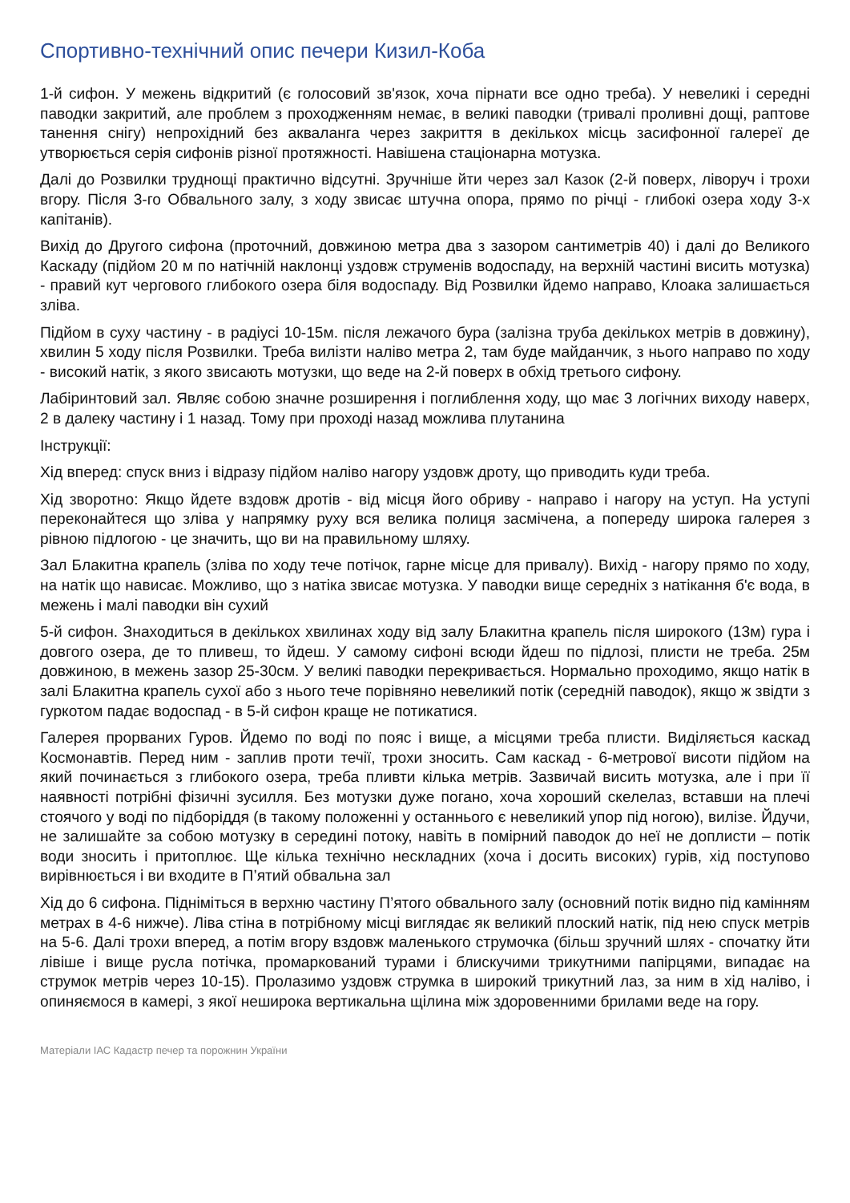Спортивно-технічний опис печери Кизил-Коба
1-й сифон. У межень відкритий (є голосовий зв'язок, хоча пірнати все одно треба). У невеликі і середні паводки закритий, але проблем з проходженням немає, в великі паводки (тривалі проливні дощі, раптове танення снігу) непрохідний без акваланга через закриття в декількох місць засифонної галереї де утворюється серія сифонів різної протяжності. Навішена стаціонарна мотузка.
Далі до Розвилки труднощі практично відсутні. Зручніше йти через зал Казок (2-й поверх, ліворуч і трохи вгору. Після 3-го Обвального залу, з ходу звисає штучна опора, прямо по річці - глибокі озера ходу 3-х капітанів).
Вихід до Другого сифона (проточний, довжиною метра два з зазором сантиметрів 40) і далі до Великого Каскаду (підйом 20 м по натічній наклонці уздовж струменів водоспаду, на верхній частині висить мотузка) - правий кут чергового глибокого озера біля водоспаду. Від Розвилки йдемо направо, Клоака залишається зліва.
Підйом в суху частину - в радіусі 10-15м. після лежачого бура (залізна труба декількох метрів в довжину), хвилин 5 ходу після Розвилки. Треба вилізти наліво метра 2, там буде майданчик, з нього направо по ходу - високий натік, з якого звисають мотузки, що веде на 2-й поверх в обхід третього сифону.
Лабіринтовий зал. Являє собою значне розширення і поглиблення ходу, що має 3 логічних виходу наверх, 2 в далеку частину і 1 назад. Тому при проході назад можлива плутанина
Інструкції:
Хід вперед: спуск вниз і відразу підйом наліво нагору уздовж дроту, що приводить куди треба.
Хід зворотно: Якщо йдете вздовж дротів - від місця його обриву - направо і нагору на уступ. На уступі переконайтеся що зліва у напрямку руху вся велика полиця засмічена, а попереду широка галерея з рівною підлогою - це значить, що ви на правильному шляху.
Зал Блакитна крапель (зліва по ходу тече потічок, гарне місце для привалу). Вихід - нагору прямо по ходу, на натік що нависає. Можливо, що з натіка звисає мотузка. У паводки вище середніх з натікання б'є вода, в межень і малі паводки він сухий
5-й сифон. Знаходиться в декількох хвилинах ходу від залу Блакитна крапель після широкого (13м) гура і довгого озера, де то пливеш, то йдеш. У самому сифоні всюди йдеш по підлозі, плисти не треба. 25м довжиною, в межень зазор 25-30см. У великі паводки перекривається. Нормально проходимо, якщо натік в залі Блакитна крапель сухої або з нього тече порівняно невеликий потік (середній паводок), якщо ж звідти з гуркотом падає водоспад - в 5-й сифон краще не потикатися.
Галерея прорваних Гуров. Йдемо по воді по пояс і вище, а місцями треба плисти. Виділяється каскад Космонавтів. Перед ним - заплив проти течії, трохи зносить. Сам каскад - 6-метрової висоти підйом на який починається з глибокого озера, треба пливти кілька метрів. Зазвичай висить мотузка, але і при її наявності потрібні фізичні зусилля. Без мотузки дуже погано, хоча хороший скелелаз, вставши на плечі стоячого у воді по підборіддя (в такому положенні у останнього є невеликий упор під ногою), вилізе. Йдучи, не залишайте за собою мотузку в середині потоку, навіть в помірний паводок до неї не доплисти – потік води зносить і притоплює. Ще кілька технічно нескладних (хоча і досить високих) гурів, хід поступово вирівнюється і ви входите в П’ятий обвальна зал
Хід до 6 сифона. Підніміться в верхню частину П’ятого обвального залу (основний потік видно під камінням метрах в 4-6 нижче). Ліва стіна в потрібному місці виглядає як великий плоский натік, під нею спуск метрів на 5-6. Далі трохи вперед, а потім вгору вздовж маленького струмочка (більш зручний шлях - спочатку йти лівіше і вище русла потічка, промаркований турами і блискучими трикутними папірцями, випадає на струмок метрів через 10-15). Пролазимо уздовж струмка в широкий трикутний лаз, за ним в хід наліво, і опиняємося в камері, з якої неширока вертикальна щілина між здоровенними брилами веде на гору.
Матеріали ІАС Кадастр печер та порожнин України